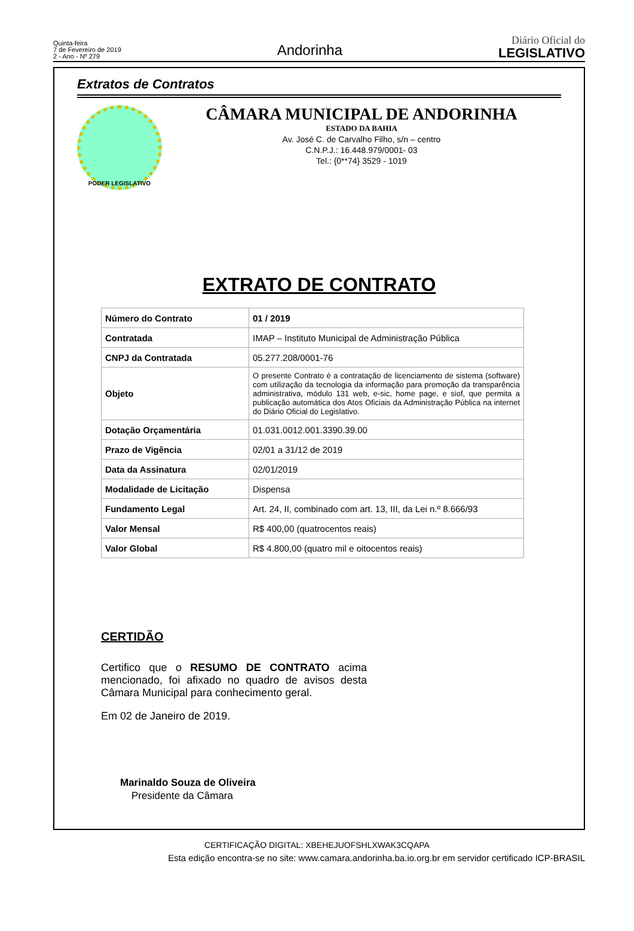Quinta-feira
7 de Fevereiro de 2019
2 - Ano - Nº 279
Andorinha
Diário Oficial do
LEGISLATIVO
Extratos de Contratos
PODER LEGISLATIVO
CÂMARA MUNICIPAL DE ANDORINHA
ESTADO DA BAHIA
Av. José C. de Carvalho Filho, s/n – centro
C.N.P.J.: 16.448.979/0001- 03
Tel.: {0**74} 3529 - 1019
EXTRATO DE CONTRATO
| Número do Contrato | 01 / 2019 |
| Contratada | IMAP – Instituto Municipal de Administração Pública |
| CNPJ da Contratada | 05.277.208/0001-76 |
| Objeto | O presente Contrato é a contratação de licenciamento de sistema (software) com utilização da tecnologia da informação para promoção da transparência administrativa, módulo 131 web, e-sic, home page, e siof, que permita a publicação automática dos Atos Oficiais da Administração Pública na internet do Diário Oficial do Legislativo. |
| Dotação Orçamentária | 01.031.0012.001.3390.39.00 |
| Prazo de Vigência | 02/01 a 31/12 de 2019 |
| Data da Assinatura | 02/01/2019 |
| Modalidade de Licitação | Dispensa |
| Fundamento Legal | Art. 24, II, combinado com art. 13, III, da Lei n.º 8.666/93 |
| Valor Mensal | R$ 400,00 (quatrocentos reais) |
| Valor Global | R$ 4.800,00 (quatro mil e oitocentos reais) |
CERTIDÃO
Certifico que o RESUMO DE CONTRATO acima mencionado, foi afixado no quadro de avisos desta Câmara Municipal para conhecimento geral.
Em 02 de Janeiro de 2019.
Marinaldo Souza de Oliveira
Presidente da Câmara
CERTIFICAÇÃO DIGITAL: XBEHEJUOFSHLXWAK3CQAPA
Esta edição encontra-se no site: www.camara.andorinha.ba.io.org.br em servidor certificado ICP-BRASIL